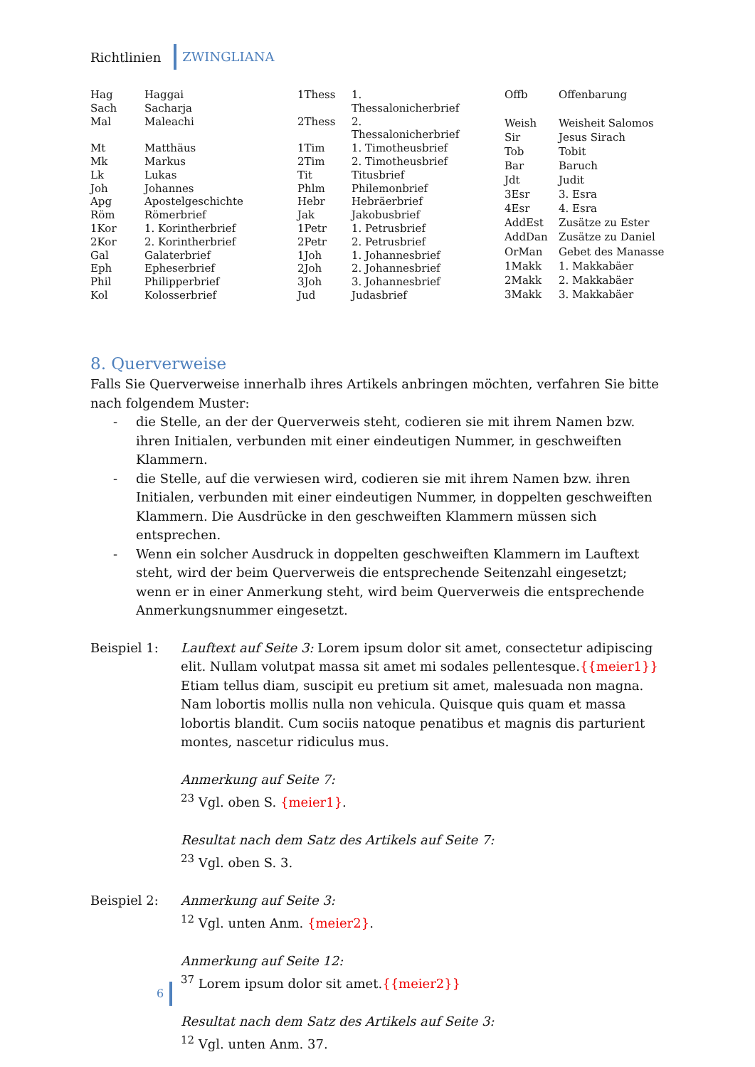Richtlinien ZWINGLIANA
| Hag | Haggai |
| Sach | Sacharja |
| Mal | Maleachi |
| Mt | Matthäus |
| Mk | Markus |
| Lk | Lukas |
| Joh | Johannes |
| Apg | Apostelgeschichte |
| Röm | Römerbrief |
| 1Kor | 1. Korintherbrief |
| 2Kor | 2. Korintherbrief |
| Gal | Galaterbrief |
| Eph | Epheserbrief |
| Phil | Philipperbrief |
| Kol | Kolosserbrief |
| 1Thess | 1. Thessalonicherbrief |
| 2Thess | 2. Thessalonicherbrief |
| 1Tim | 1. Timotheusbrief |
| 2Tim | 2. Timotheusbrief |
| Tit | Titusbrief |
| Phlm | Philemonbrief |
| Hebr | Hebräerbrief |
| Jak | Jakobusbrief |
| 1Petr | 1. Petrusbrief |
| 2Petr | 2. Petrusbrief |
| 1Joh | 1. Johannesbrief |
| 2Joh | 2. Johannesbrief |
| 3Joh | 3. Johannesbrief |
| Jud | Judasbrief |
| Offb | Offenbarung |
| Weish | Weisheit Salomos |
| Sir | Jesus Sirach |
| Tob | Tobit |
| Bar | Baruch |
| Jdt | Judit |
| 3Esr | 3. Esra |
| 4Esr | 4. Esra |
| AddEst | Zusätze zu Ester |
| AddDan | Zusätze zu Daniel |
| OrMan | Gebet des Manasse |
| 1Makk | 1. Makkabäer |
| 2Makk | 2. Makkabäer |
| 3Makk | 3. Makkabäer |
8. Querverweise
Falls Sie Querverweise innerhalb ihres Artikels anbringen möchten, verfahren Sie bitte nach folgendem Muster:
- die Stelle, an der der Querverweis steht, codieren sie mit ihrem Namen bzw. ihren Initialen, verbunden mit einer eindeutigen Nummer, in geschweiften Klammern.
- die Stelle, auf die verwiesen wird, codieren sie mit ihrem Namen bzw. ihren Initialen, verbunden mit einer eindeutigen Nummer, in doppelten geschweiften Klammern. Die Ausdrücke in den geschweiften Klammern müssen sich entsprechen.
- Wenn ein solcher Ausdruck in doppelten geschweiften Klammern im Lauftext steht, wird der beim Querverweis die entsprechende Seitenzahl eingesetzt; wenn er in einer Anmerkung steht, wird beim Querverweis die entsprechende Anmerkungsnummer eingesetzt.
Beispiel 1: Lauftext auf Seite 3: Lorem ipsum dolor sit amet, consectetur adipiscing elit. Nullam volutpat massa sit amet mi sodales pellentesque.{{meier1}} Etiam tellus diam, suscipit eu pretium sit amet, malesuada non magna. Nam lobortis mollis nulla non vehicula. Quisque quis quam et massa lobortis blandit. Cum sociis natoque penatibus et magnis dis parturient montes, nascetur ridiculus mus.
Anmerkung auf Seite 7:
<sup>23</sup> Vgl. oben S. {meier1}.
Resultat nach dem Satz des Artikels auf Seite 7:
<sup>23</sup> Vgl. oben S. 3.
Beispiel 2: Anmerkung auf Seite 3:
<sup>12</sup> Vgl. unten Anm. {meier2}.
Anmerkung auf Seite 12:
<sup>37</sup> Lorem ipsum dolor sit amet.{{meier2}}
Resultat nach dem Satz des Artikels auf Seite 3:
<sup>12</sup> Vgl. unten Anm. 37.
6